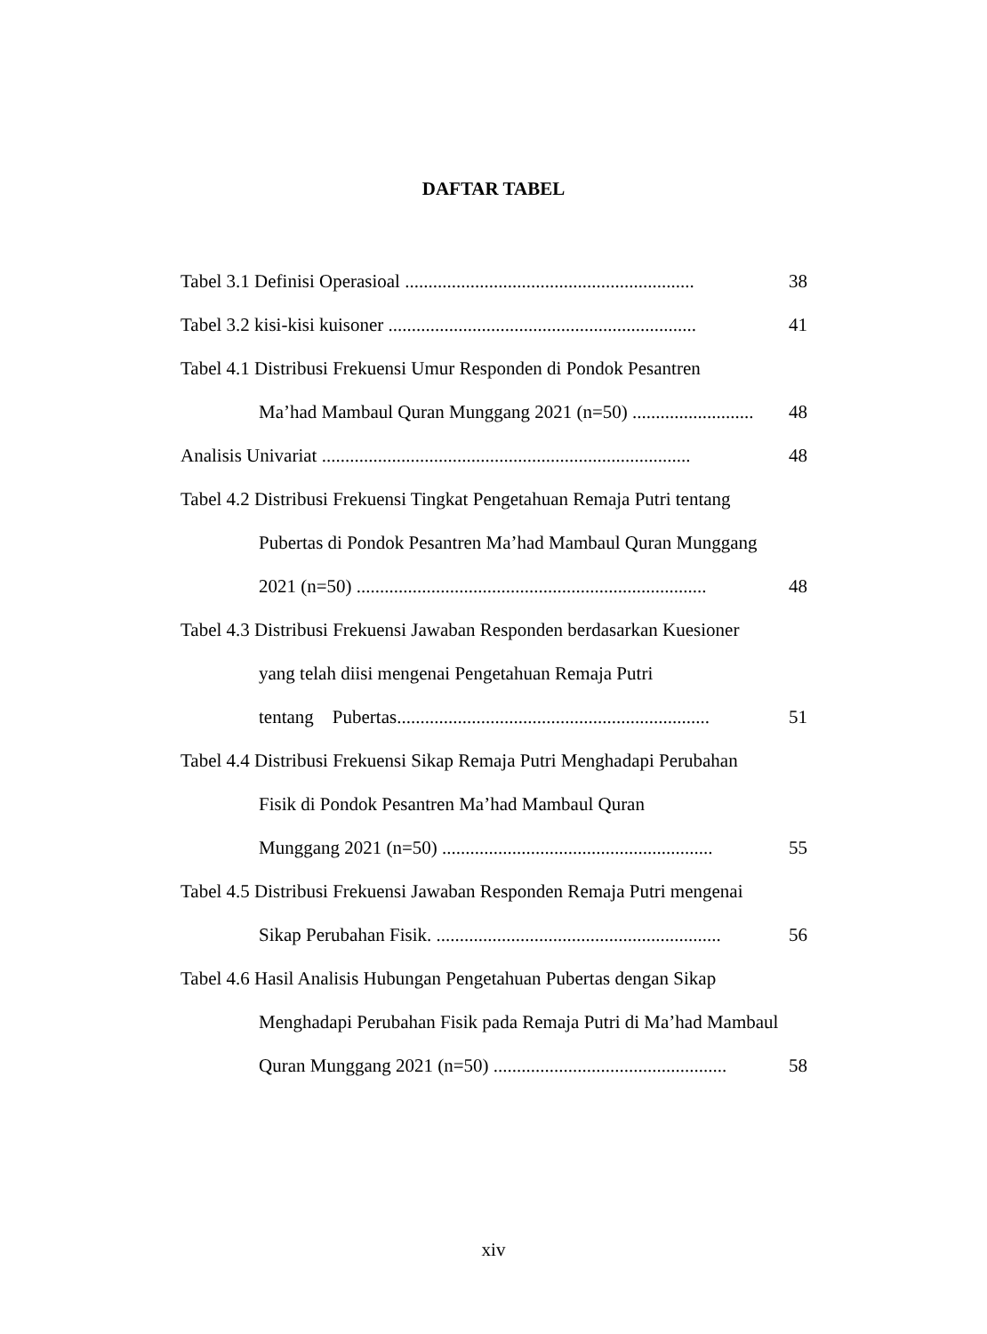DAFTAR TABEL
Tabel 3.1 Definisi Operasioal .............................................................. 38
Tabel 3.2 kisi-kisi kuisoner .................................................................. 41
Tabel 4.1 Distribusi Frekuensi Umur Responden di Pondok Pesantren
Ma’had Mambaul Quran Munggang 2021 (n=50) .......................... 48
Analisis Univariat ............................................................................... 48
Tabel 4.2 Distribusi Frekuensi Tingkat Pengetahuan Remaja Putri tentang
Pubertas di Pondok Pesantren Ma’had Mambaul Quran Munggang
2021 (n=50) ........................................................................... 48
Tabel 4.3 Distribusi Frekuensi Jawaban Responden berdasarkan Kuesioner
yang telah diisi mengenai Pengetahuan Remaja Putri
tentang Pubertas................................................................... 51
Tabel 4.4 Distribusi Frekuensi Sikap Remaja Putri Menghadapi Perubahan
Fisik di Pondok Pesantren Ma’had Mambaul Quran
Munggang 2021 (n=50) .......................................................... 55
Tabel 4.5 Distribusi Frekuensi Jawaban Responden Remaja Putri mengenai
Sikap Perubahan Fisik. ............................................................. 56
Tabel 4.6 Hasil Analisis Hubungan Pengetahuan Pubertas dengan Sikap
Menghadapi Perubahan Fisik pada Remaja Putri di Ma’had Mambaul
Quran Munggang 2021 (n=50) .................................................. 58
xiv